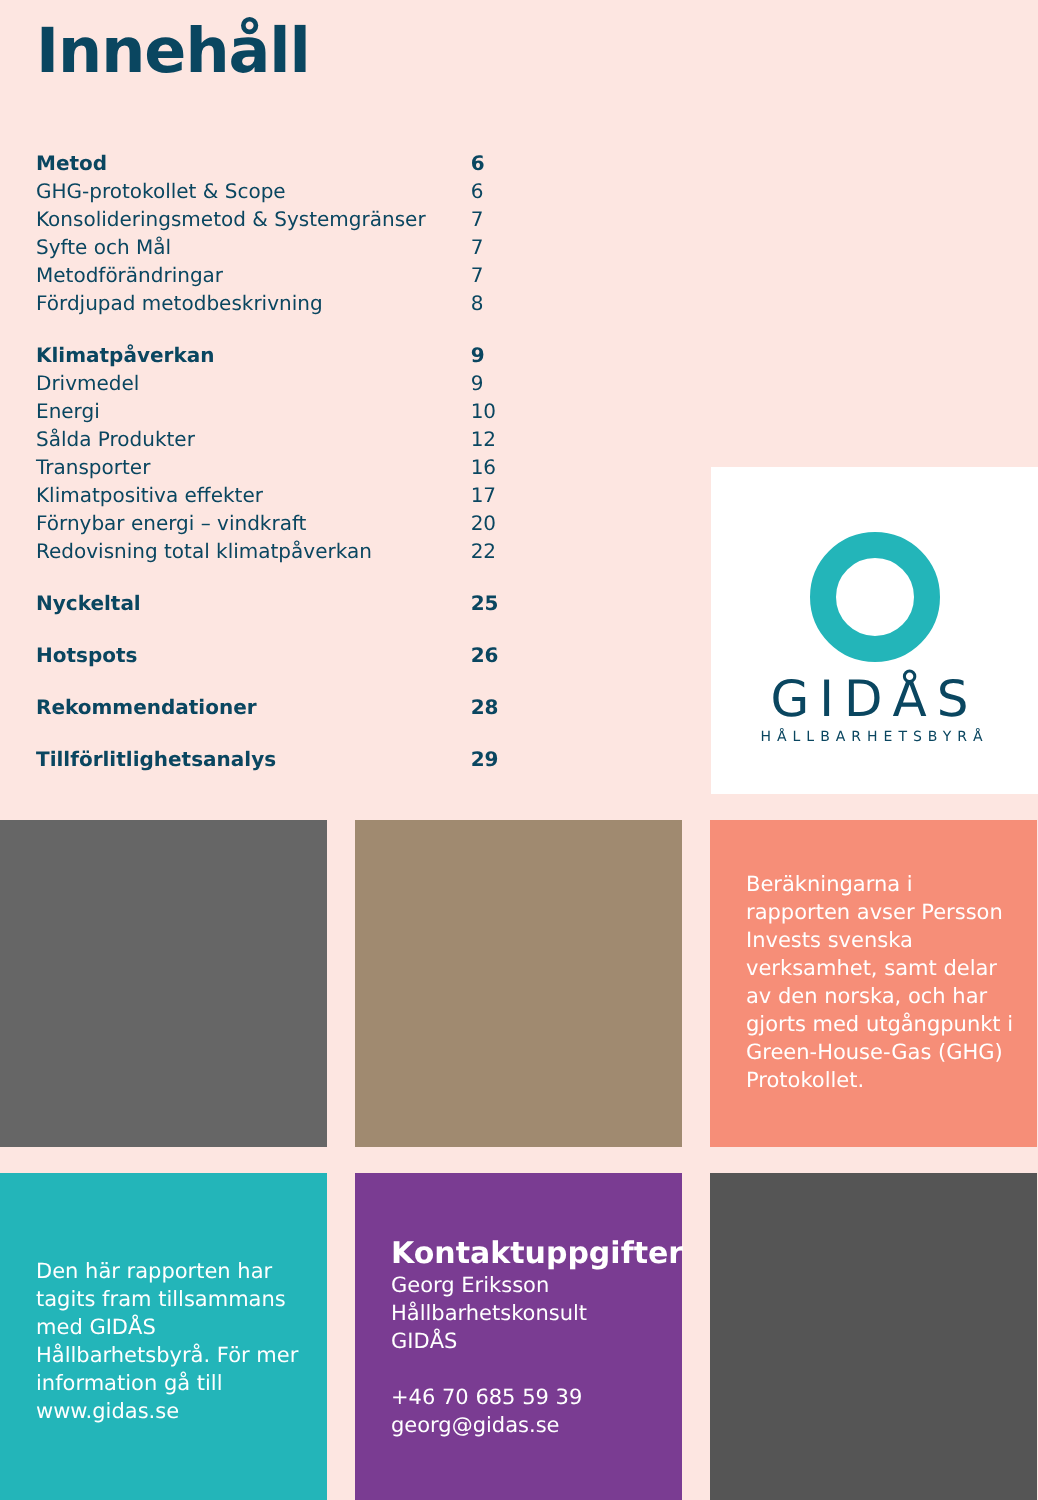Innehåll
| Metod | 6 |
| GHG-protokollet & Scope | 6 |
| Konsolideringsmetod & Systemgränser | 7 |
| Syfte och Mål | 7 |
| Metodförändringar | 7 |
| Fördjupad metodbeskrivning | 8 |
| Klimatpåverkan | 9 |
| Drivmedel | 9 |
| Energi | 10 |
| Sålda Produkter | 12 |
| Transporter | 16 |
| Klimatpositiva effekter | 17 |
| Förnybar energi – vindkraft | 20 |
| Redovisning total klimatpåverkan | 22 |
| Nyckeltal | 25 |
| Hotspots | 26 |
| Rekommendationer | 28 |
| Tillförlitlighetsanalys | 29 |
GIDÅS
HÅLLBARHETSBYRÅ
Beräkningarna i rapporten avser Persson Invests svenska verksamhet, samt delar av den norska, och har gjorts med utgångpunkt i Green-House-Gas (GHG) Protokollet.
Den här rapporten har tagits fram tillsammans med GIDÅS Hållbarhetsbyrå. För mer information gå till www.gidas.se
Kontaktuppgifter
Georg Eriksson
Hållbarhetskonsult
GIDÅS
+46 70 685 59 39
georg@gidas.se